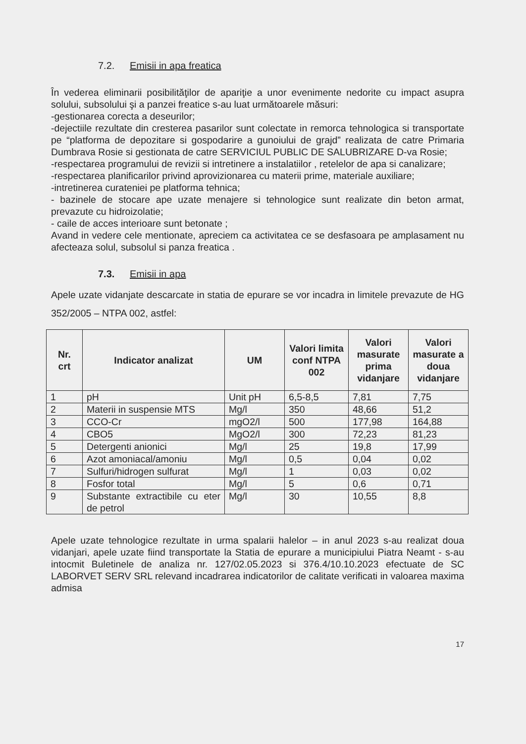7.2. Emisii in apa freatica
În vederea eliminarii posibilităţilor de apariţie a unor evenimente nedorite cu impact asupra solului, subsolului şi a panzei freatice s-au luat următoarele măsuri:
-gestionarea corecta a deseurilor;
-dejectiile rezultate din cresterea pasarilor sunt colectate in remorca tehnologica si transportate pe “platforma de depozitare si gospodarire a gunoiului de grajd” realizata de catre Primaria Dumbrava Rosie si gestionata de catre SERVICIUL PUBLIC DE SALUBRIZARE D-va Rosie;
-respectarea programului de revizii si intretinere a instalatiilor , retelelor de apa si canalizare;
-respectarea planificarilor privind aprovizionarea cu materii prime, materiale auxiliare;
-intretinerea curateniei pe platforma tehnica;
- bazinele de stocare ape uzate menajere si tehnologice sunt realizate din beton armat, prevazute cu hidroizolatie;
- caile de acces interioare sunt betonate ;
Avand in vedere cele mentionate, apreciem ca activitatea ce se desfasoara pe amplasament nu afecteaza solul, subsolul si panza freatica .
7.3. Emisii in apa
Apele uzate vidanjate descarcate in statia de epurare se vor incadra in limitele prevazute de HG 352/2005 – NTPA 002, astfel:
| Nr. crt | Indicator analizat | UM | Valori limita conf NTPA 002 | Valori masurate prima vidanjare | Valori masurate a doua vidanjare |
| --- | --- | --- | --- | --- | --- |
| 1 | pH | Unit pH | 6,5-8,5 | 7,81 | 7,75 |
| 2 | Materii in suspensie MTS | Mg/l | 350 | 48,66 | 51,2 |
| 3 | CCO-Cr | mgO2/l | 500 | 177,98 | 164,88 |
| 4 | CBO5 | MgO2/l | 300 | 72,23 | 81,23 |
| 5 | Detergenti anionici | Mg/l | 25 | 19,8 | 17,99 |
| 6 | Azot amoniacal/amoniu | Mg/l | 0,5 | 0,04 | 0,02 |
| 7 | Sulfuri/hidrogen sulfurat | Mg/l | 1 | 0,03 | 0,02 |
| 8 | Fosfor total | Mg/l | 5 | 0,6 | 0,71 |
| 9 | Substante extractibile cu eter de petrol | Mg/l | 30 | 10,55 | 8,8 |
Apele uzate tehnologice rezultate in urma spalarii halelor – in anul 2023 s-au realizat doua vidanjari, apele uzate fiind transportate la Statia de epurare a municipiului Piatra Neamt - s-au intocmit Buletinele de analiza nr. 127/02.05.2023 si 376.4/10.10.2023 efectuate de SC LABORVET SERV SRL relevand incadrarea indicatorilor de calitate verificati in valoarea maxima admisa
17